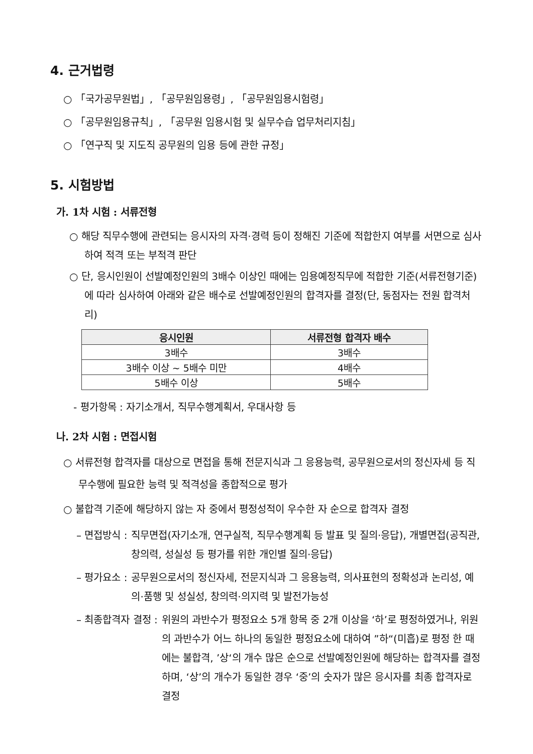4. 근거법령
○ 「국가공무원법」, 「공무원임용령」, 「공무원임용시험령」
○ 「공무원임용규칙」, 「공무원 임용시험 및 실무수습 업무처리지침」
○ 「연구직 및 지도직 공무원의 임용 등에 관한 규정」
5. 시험방법
가. 1차 시험 : 서류전형
○ 해당 직무수행에 관련되는 응시자의 자격·경력 등이 정해진 기준에 적합한지 여부를 서면으로 심사하여 적격 또는 부적격 판단
○ 단, 응시인원이 선발예정인원의 3배수 이상인 때에는 임용예정직무에 적합한 기준(서류전형기준)에 따라 심사하여 아래와 같은 배수로 선발예정인원의 합격자를 결정(단, 동점자는 전원 합격처리)
| 응시인원 | 서류전형 합격자 배수 |
| --- | --- |
| 3배수 | 3배수 |
| 3배수 이상 ~ 5배수 미만 | 4배수 |
| 5배수 이상 | 5배수 |
- 평가항목 : 자기소개서, 직무수행계획서, 우대사항 등
나. 2차 시험 : 면접시험
○ 서류전형 합격자를 대상으로 면접을 통해 전문지식과 그 응용능력, 공무원으로서의 정신자세 등 직무수행에 필요한 능력 및 적격성을 종합적으로 평가
○ 불합격 기준에 해당하지 않는 자 중에서 평정성적이 우수한 자 순으로 합격자 결정
– 면접방식 : 직무면접(자기소개, 연구실적, 직무수행계획 등 발표 및 질의·응답), 개별면접(공직관, 창의력, 성실성 등 평가를 위한 개인별 질의·응답)
– 평가요소 : 공무원으로서의 정신자세, 전문지식과 그 응용능력, 의사표현의 정확성과 논리성, 예의·품행 및 성실성, 창의력·의지력 및 발전가능성
– 최종합격자 결정 : 위원의 과반수가 평정요소 5개 항목 중 2개 이상을 ‘하’로 평정하였거나, 위원의 과반수가 어느 하나의 동일한 평정요소에 대하여 ”하“(미흡)로 평정 한 때에는 불합격, ’상‘의 개수 많은 순으로 선발예정인원에 해당하는 합격자를 결정하며, ‘상’의 개수가 동일한 경우 ‘중’의 숫자가 많은 응시자를 최종 합격자로 결정